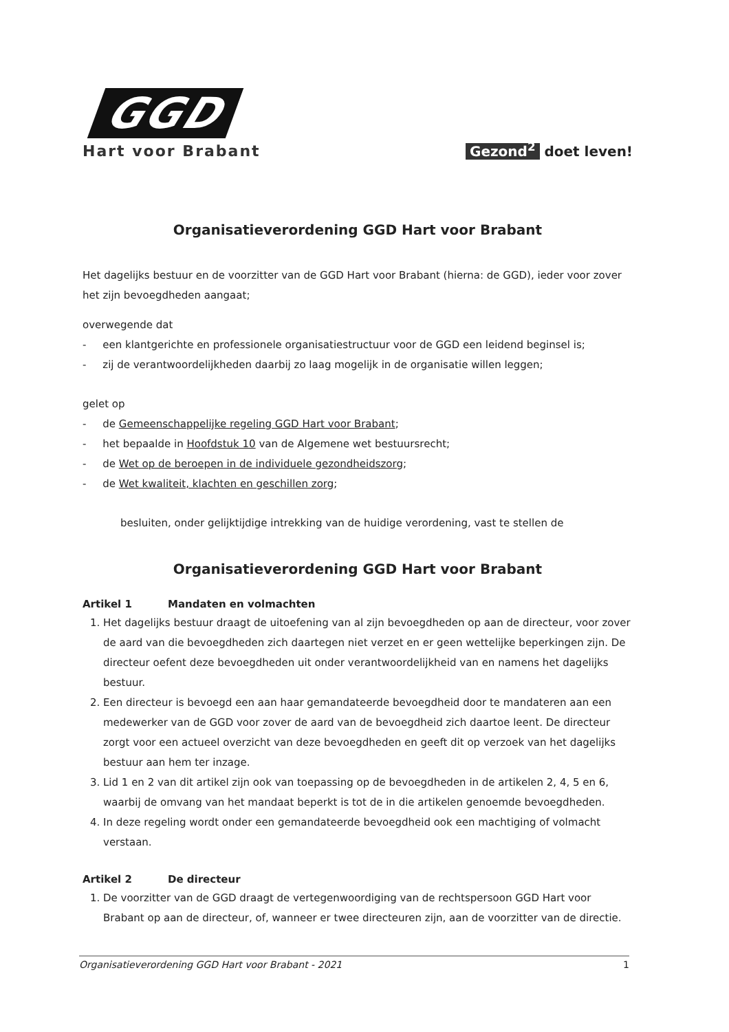GGD
Hart voor Brabant
Gezond<sup>2</sup> doet leven!
Organisatieverordening GGD Hart voor Brabant
Het dagelijks bestuur en de voorzitter van de GGD Hart voor Brabant (hierna: de GGD), ieder voor zover het zijn bevoegdheden aangaat;
overwegende dat
- een klantgerichte en professionele organisatiestructuur voor de GGD een leidend beginsel is;
- zij de verantwoordelijkheden daarbij zo laag mogelijk in de organisatie willen leggen;
gelet op
- de Gemeenschappelijke regeling GGD Hart voor Brabant;
- het bepaalde in Hoofdstuk 10 van de Algemene wet bestuursrecht;
- de Wet op de beroepen in de individuele gezondheidszorg;
- de Wet kwaliteit, klachten en geschillen zorg;
besluiten, onder gelijktijdige intrekking van de huidige verordening, vast te stellen de
Organisatieverordening GGD Hart voor Brabant
Artikel 1 Mandaten en volmachten
1. Het dagelijks bestuur draagt de uitoefening van al zijn bevoegdheden op aan de directeur, voor zover de aard van die bevoegdheden zich daartegen niet verzet en er geen wettelijke beperkingen zijn. De directeur oefent deze bevoegdheden uit onder verantwoordelijkheid van en namens het dagelijks bestuur.
2. Een directeur is bevoegd een aan haar gemandateerde bevoegdheid door te mandateren aan een medewerker van de GGD voor zover de aard van de bevoegdheid zich daartoe leent. De directeur zorgt voor een actueel overzicht van deze bevoegdheden en geeft dit op verzoek van het dagelijks bestuur aan hem ter inzage.
3. Lid 1 en 2 van dit artikel zijn ook van toepassing op de bevoegdheden in de artikelen 2, 4, 5 en 6, waarbij de omvang van het mandaat beperkt is tot de in die artikelen genoemde bevoegdheden.
4. In deze regeling wordt onder een gemandateerde bevoegdheid ook een machtiging of volmacht verstaan.
Artikel 2 De directeur
1. De voorzitter van de GGD draagt de vertegenwoordiging van de rechtspersoon GGD Hart voor Brabant op aan de directeur, of, wanneer er twee directeuren zijn, aan de voorzitter van de directie.
Organisatieverordening GGD Hart voor Brabant - 2021 1